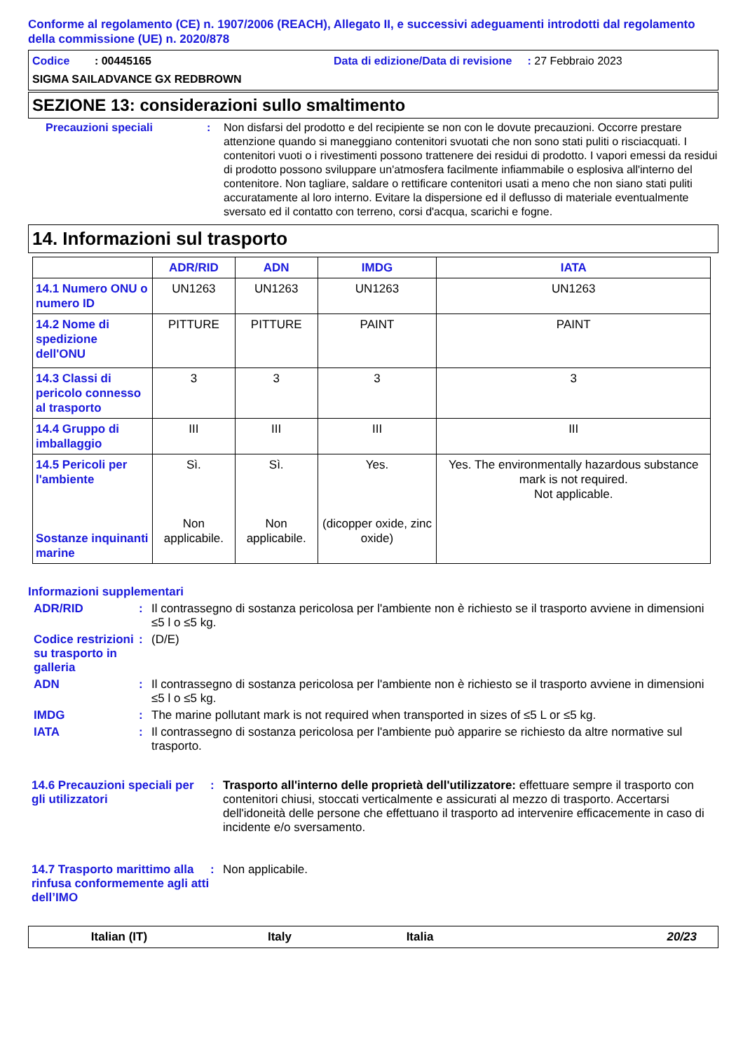Conforme al regolamento (CE) n. 1907/2006 (REACH), Allegato II, e successivi adeguamenti introdotti dal regolamento della commissione (UE) n. 2020/878
Codice : 00445165 Data di edizione/Data di revisione : 27 Febbraio 2023
SIGMA SAILADVANCE GX REDBROWN
SEZIONE 13: considerazioni sullo smaltimento
Precauzioni speciali : Non disfarsi del prodotto e del recipiente se non con le dovute precauzioni. Occorre prestare attenzione quando si maneggiano contenitori svuotati che non sono stati puliti o risciacquati. I contenitori vuoti o i rivestimenti possono trattenere dei residui di prodotto. I vapori emessi da residui di prodotto possono sviluppare un'atmosfera facilmente infiammabile o esplosiva all'interno del contenitore. Non tagliare, saldare o rettificare contenitori usati a meno che non siano stati puliti accuratamente al loro interno. Evitare la dispersione ed il deflusso di materiale eventualmente sversato ed il contatto con terreno, corsi d'acqua, scarichi e fogne.
14. Informazioni sul trasporto
| | ADR/RID | ADN | IMDG | IATA |
| --- | --- | --- | --- | --- |
| 14.1 Numero ONU o numero ID | UN1263 | UN1263 | UN1263 | UN1263 |
| 14.2 Nome di spedizione dell'ONU | PITTURE | PITTURE | PAINT | PAINT |
| 14.3 Classi di pericolo connesso al trasporto | 3 | 3 | 3 | 3 |
| 14.4 Gruppo di imballaggio | III | III | III | III |
| 14.5 Pericoli per l'ambiente Sostanze inquinanti marine | Sì. Non applicabile. | Sì. Non applicabile. | Yes. (dicopper oxide, zinc oxide) | Yes. The environmentally hazardous substance mark is not required. Not applicable. |
Informazioni supplementari
ADR/RID : Il contrassegno di sostanza pericolosa per l'ambiente non è richiesto se il trasporto avviene in dimensioni ≤5 l o ≤5 kg.
Codice restrizioni su trasporto in galleria
: (D/E)
ADN : Il contrassegno di sostanza pericolosa per l'ambiente non è richiesto se il trasporto avviene in dimensioni ≤5 l o ≤5 kg.
IMDG : The marine pollutant mark is not required when transported in sizes of ≤5 L or ≤5 kg.
IATA : Il contrassegno di sostanza pericolosa per l'ambiente può apparire se richiesto da altre normative sul trasporto.
14.6 Precauzioni speciali per gli utilizzatori
: Trasporto all'interno delle proprietà dell'utilizzatore: effettuare sempre il trasporto con contenitori chiusi, stoccati verticalmente e assicurati al mezzo di trasporto. Accertarsi dell'idoneità delle persone che effettuano il trasporto ad intervenire efficacemente in caso di incidente e/o sversamento.
14.7 Trasporto marittimo alla rinfusa conformemente agli atti dell’IMO
: Non applicabile.
Italian (IT) Italy Italia 20/23